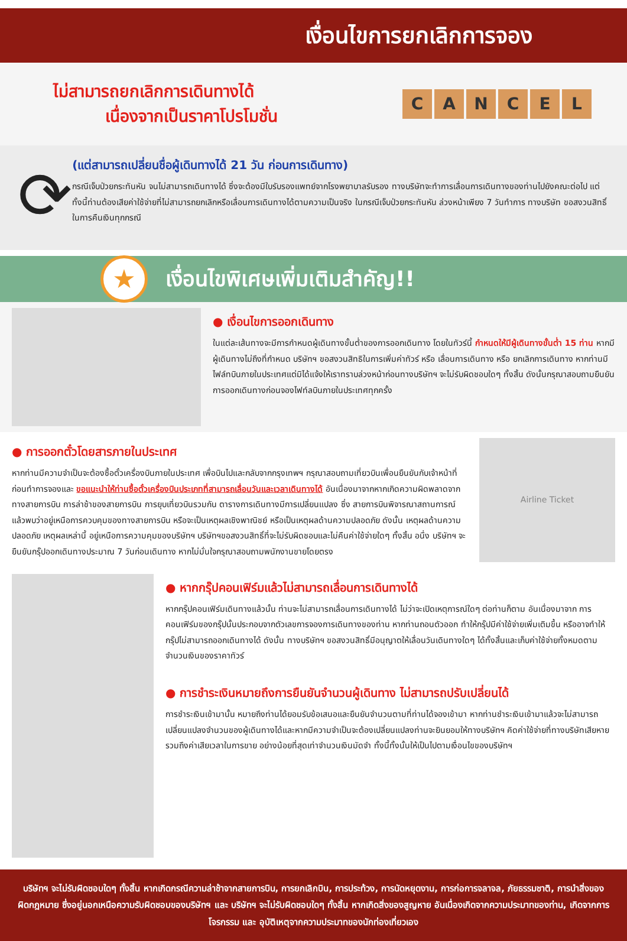เงื่อนไขการยกเลิกการจอง
ไม่สามารถยกเลิกการเดินทางได้
เนื่องจากเป็นราคาโปรโมชั่น
CANCEL
⟳
(แต่สามารถเปลี่ยนชื่อผู้เดินทางได้ 21 วัน ก่อนการเดินทาง)
กรณีเจ็บป่วยกระทันหัน จนไม่สามารถเดินทางได้ ซึ่งจะต้องมีใบรับรองแพทย์จากโรงพยาบาลรับรอง ทางบริษัทจะทำการเลื่อนการเดินทางของท่านไปยังคณะต่อไป แต่ทั้งนี้ท่านต้องเสียค่าใช้จ่ายที่ไม่สามารถยกเลิกหรือเลื่อนการเดินทางได้ตามความเป็นจริง ในกรณีเจ็บป่วยกระทันหัน ล่วงหน้าเพียง 7 วันทำการ ทางบริษัท ขอสงวนสิทธิ์ในการคืนเงินทุกกรณี
★
เงื่อนไขพิเศษเพิ่มเติมสำคัญ!!
● เงื่อนไขการออกเดินทาง
ในแต่ละเส้นทางจะมีการกำหนดผู้เดินทางขั้นต่ำของการออกเดินทาง โดยในทัวร์นี้ กำหนดให้มีผู้เดินทางขั้นต่ำ 15 ท่าน หากมีผู้เดินทางไม่ถึงที่กำหนด บริษัทฯ ขอสงวนสิทธิในการเพิ่มค่าทัวร์ หรือ เลื่อนการเดินทาง หรือ ยกเลิกการเดินทาง หากท่านมีไฟล์ทบินภายในประเทศแต่มิได้แจ้งให้เราทราบล่วงหน้าก่อนทางบริษัทฯ จะไม่รับผิดชอบใดๆ ทั้งสิ้น ดังนั้นกรุณาสอบถามยืนยันการออกเดินทางก่อนจองไฟท์ลบินภายในประเทศทุกครั้ง
● การออกตั๋วโดยสารภายในประเทศ
หากท่านมีความจำเป็นจะต้องซื้อตั๋วเครื่องบินภายในประเทศ เพื่อบินไปและกลับจากกรุงเทพฯ กรุณาสอบถามเที่ยวบินเพื่อนยืนยันกับเจ้าหน้าที่ก่อนทำการจองและ ขอแนะนำให้ท่านซื้อตั๋วเครื่องบินประเภทที่สามารถเลื่อนวันและเวลาเดินทางได้ อันเนื่องมาจากหากเกิดความผิดพลาดจากทางสายการบิน การล่าช้าของสายการบิน การยุบเที่ยวบินรวมกัน ตารางการเดินทางมีการเปลี่ยนแปลง ซึ่ง สายการบินพิจารณาสถานการณ์แล้วพบว่าอยู่เหนือการควบคุมของทางสายการบิน หรือจะเป็นเหตุผลเชิงพาณิชย์ หรือเป็นเหตุผลด้านความปลอดภัย ดังนั้น เหตุผลด้านความปลอดภัย เหตุผลเหล่านี้ อยู่เหนือการความคุมของบริษัทฯ บริษัทฯขอสงวนสิทธิ์ที่จะไม่รับผิดชอบและไม่คืนค่าใช้จ่ายใดๆ ทั้งสิ้น อนึ่ง บริษัทฯ จะยืนยันกรุ๊ปออกเดินทางประมาณ 7 วันก่อนเดินทาง หากไม่มั่นใจกรุณาสอบถามพนักงานขายโดยตรง
Airline Ticket
● หากกรุ๊ปคอนเฟิร์มแล้วไม่สามารถเลื่อนการเดินทางได้
หากกรุ๊ปคอนเฟิร์มเดินทางแล้วนั้น ท่านจะไม่สามารถเลื่อนการเดินทางได้ ไม่ว่าจะเปิดเหตุการณ์ใดๆ ต่อท่านก็ตาม อันเนื่องมาจาก การคอนเฟิร์มของกรุ๊ปนั้นประกอบจากตัวเลขการจองการเดินทางของท่าน หากท่านถอนตัวออก ทำให้กรุ๊ปมีค่าใช้จ่ายเพิ่มเติมขึ้น หรืออาจทำให้กรุ๊ปไม่สามารถออกเดินทางได้ ดังนั้น ทางบริษัทฯ ขอสงวนสิทธิ์มีอนุญาตให้เลื่อนวันเดินทางใดๆ ได้ทั้งสิ้นและเก็บค่าใช้จ่ายทั้งหมดตามจำนวนเงินของราคาทัวร์
● การชำระเงินหมายถึงการยืนยันจำนวนผู้เดินทาง ไม่สามารถปรับเปลี่ยนได้
การชำระเงินเข้ามานั้น หมายถึงท่านได้ยอมรับข้อเสนอและยืนยันจำนวนตามที่ท่านได้จองเข้ามา หากท่านชำระเงินเข้ามาแล้วจะไม่สามารถเปลี่ยนแปลงจำนวนของผู้เดินทางได้และหากมีความจำเป็นจะต้องเปลี่ยนแปลงท่านจะยินยอมให้ทางบริษัทฯ คิดค่าใช้จ่ายที่ทางบริษัทเสียหาย รวมถึงค่าเสียเวลาในการขาย อย่างน้อยที่สุดเท่าจำนวนเงินมัดจำ ทั้งนี้ทั้งนั้นให้เป็นไปตามเงื่อนไขของบริษัทฯ
บริษัทฯ จะไม่รับผิดชอบใดๆ ทั้งสิ้น หากเกิดกรณีความล่าช้าจากสายการบิน, การยกเลิกบิน, การประท้วง, การนัดหยุดงาน, การก่อการจลาจล, ภัยธรรมชาติ, การนำสิ่งของผิดกฎหมาย ซึ่งอยู่นอกเหนือความรับผิดชอบของบริษัทฯ และ บริษัทฯ จะไม่รับผิดชอบใดๆ ทั้งสิ้น หากเกิดสิ่งของสูญหาย อันเนื่องเกิดจากความประมาทของท่าน, เกิดจากการโจรกรรม และ อุบัติเหตุจากความประมาทของนักท่องเที่ยวเอง